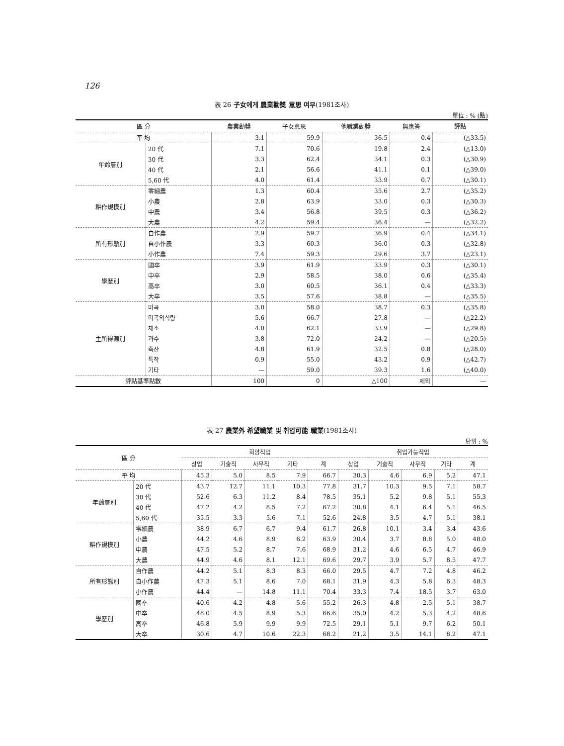126
表 26 子女에게 農業勸奬 意思 여부(1981조사)
單位 : % (點)
| 區 分 | | 農業勸奬 | 子女意思 | 他職業勸奬 | 無應答 | 評點 |
| --- | --- | --- | --- | --- | --- | --- |
| 平 均 | | 3.1 | 59.9 | 36.5 | 0.4 | (△33.5) |
| 年齡層別 | 20 代 | 7.1 | 70.6 | 19.8 | 2.4 | (△13.0) |
| | 30 代 | 3.3 | 62.4 | 34.1 | 0.3 | (△30.9) |
| | 40 代 | 2.1 | 56.6 | 41.1 | 0.1 | (△39.0) |
| | 5,60 代 | 4.0 | 61.4 | 33.9 | 0.7 | (△30.1) |
| 耕作規模別 | 零細農 | 1.3 | 60.4 | 35.6 | 2.7 | (△35.2) |
| | 小農 | 2.8 | 63.9 | 33.0 | 0.3 | (△30.3) |
| | 中農 | 3.4 | 56.8 | 39.5 | 0.3 | (△36.2) |
| | 大農 | 4.2 | 59.4 | 36.4 | — | (△32.2) |
| 所有形態別 | 自作農 | 2.9 | 59.7 | 36.9 | 0.4 | (△34.1) |
| | 自小作農 | 3.3 | 60.3 | 36.0 | 0.3 | (△32.8) |
| | 小作農 | 7.4 | 59.3 | 29.6 | 3.7 | (△23.1) |
| 學歷別 | 國卒 | 3.9 | 61.9 | 33.9 | 0.3 | (△30.1) |
| | 中卒 | 2.9 | 58.5 | 38.0 | 0.6 | (△35.4) |
| | 高卒 | 3.0 | 60.5 | 36.1 | 0.4 | (△33.3) |
| | 大卒 | 3.5 | 57.6 | 38.8 | — | (△35.5) |
| 主所得源別 | 미곡 | 3.0 | 58.0 | 38.7 | 0.3 | (△35.8) |
| | 미곡외식량 | 5.6 | 66.7 | 27.8 | — | (△22.2) |
| | 채소 | 4.0 | 62.1 | 33.9 | — | (△29.8) |
| | 과수 | 3.8 | 72.0 | 24.2 | — | (△20.5) |
| | 축산 | 4.8 | 61.9 | 32.5 | 0.8 | (△28.0) |
| | 특작 | 0.9 | 55.0 | 43.2 | 0.9 | (△42.7) |
| | 기타 | — | 59.0 | 39.3 | 1.6 | (△40.0) |
| 評點基準點數 | | 100 | 0 | △100 | 제외 | — |
表 27 農業外 希望職業 및 취업可能 職業(1981조사)
단위 : %
| 區 分 | | 희망직업 | | | | | 취업가능직업 | | | | |
| --- | --- | --- | --- | --- | --- | --- | --- | --- | --- | --- | --- |
| | | 상업 | 기술직 | 사무직 | 기타 | 계 | 상업 | 기술직 | 사무직 | 기타 | 계 |
| 平 均 | | 45.3 | 5.0 | 8.5 | 7.9 | 66.7 | 30.3 | 4.6 | 6.9 | 5.2 | 47.1 |
| 年齡層別 | 20 代 | 43.7 | 12.7 | 11.1 | 10.3 | 77.8 | 31.7 | 10.3 | 9.5 | 7.1 | 58.7 |
| | 30 代 | 52.6 | 6.3 | 11.2 | 8.4 | 78.5 | 35.1 | 5.2 | 9.8 | 5.1 | 55.3 |
| | 40 代 | 47.2 | 4.2 | 8.5 | 7.2 | 67.2 | 30.8 | 4.1 | 6.4 | 5.1 | 46.5 |
| | 5,60 代 | 35.5 | 3.3 | 5.6 | 7.1 | 52.6 | 24.8 | 3.5 | 4.7 | 5.1 | 38.1 |
| 耕作規模別 | 零細農 | 38.9 | 6.7 | 6.7 | 9.4 | 61.7 | 26.8 | 10.1 | 3.4 | 3.4 | 43.6 |
| | 小農 | 44.2 | 4.6 | 8.9 | 6.2 | 63.9 | 30.4 | 3.7 | 8.8 | 5.0 | 48.0 |
| | 中農 | 47.5 | 5.2 | 8.7 | 7.6 | 68.9 | 31.2 | 4.6 | 6.5 | 4.7 | 46.9 |
| | 大農 | 44.9 | 4.6 | 8.1 | 12.1 | 69.6 | 29.7 | 3.9 | 5.7 | 8.5 | 47.7 |
| 所有形態別 | 自作農 | 44.2 | 5.1 | 8.3 | 8.3 | 66.0 | 29.5 | 4.7 | 7.2 | 4.8 | 46.2 |
| | 自小作農 | 47.3 | 5.1 | 8.6 | 7.0 | 68.1 | 31.9 | 4.3 | 5.8 | 6.3 | 48.3 |
| | 小作農 | 44.4 | — | 14.8 | 11.1 | 70.4 | 33.3 | 7.4 | 18.5 | 3.7 | 63.0 |
| 學歷別 | 國卒 | 40.6 | 4.2 | 4.8 | 5.6 | 55.2 | 26.3 | 4.8 | 2.5 | 5.1 | 38.7 |
| | 中卒 | 48.0 | 4.5 | 8.9 | 5.3 | 66.6 | 35.0 | 4.2 | 5.3 | 4.2 | 48.6 |
| | 高卒 | 46.8 | 5.9 | 9.9 | 9.9 | 72.5 | 29.1 | 5.1 | 9.7 | 6.2 | 50.1 |
| | 大卒 | 30.6 | 4.7 | 10.6 | 22.3 | 68.2 | 21.2 | 3.5 | 14.1 | 8.2 | 47.1 |